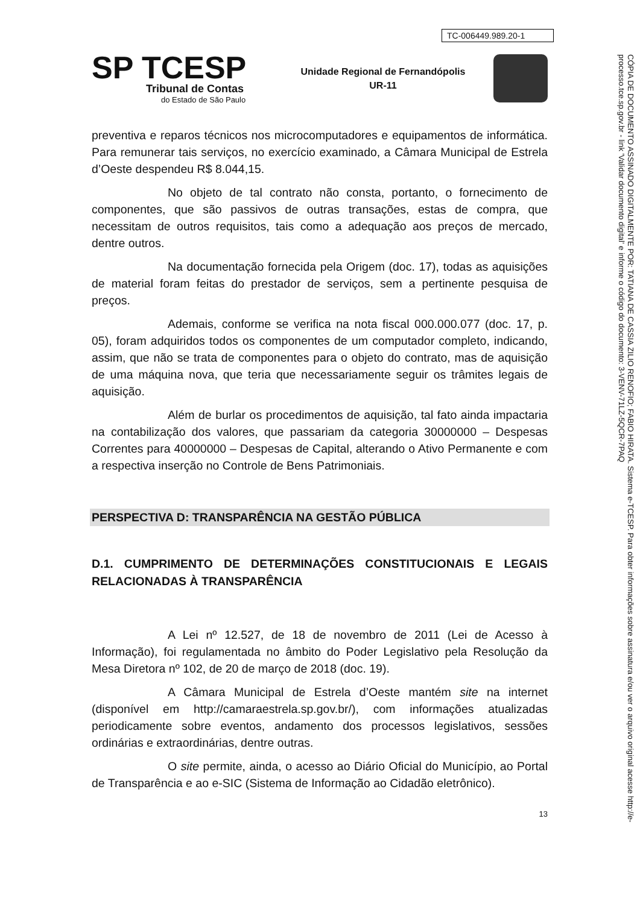TC-006449.989.20-1
SP TCESP
Tribunal de Contas
do Estado de São Paulo
Unidade Regional de Fernandópolis
UR-11
preventiva e reparos técnicos nos microcomputadores e equipamentos de informática. Para remunerar tais serviços, no exercício examinado, a Câmara Municipal de Estrela d’Oeste despendeu R$ 8.044,15.
No objeto de tal contrato não consta, portanto, o fornecimento de componentes, que são passivos de outras transações, estas de compra, que necessitam de outros requisitos, tais como a adequação aos preços de mercado, dentre outros.
Na documentação fornecida pela Origem (doc. 17), todas as aquisições de material foram feitas do prestador de serviços, sem a pertinente pesquisa de preços.
Ademais, conforme se verifica na nota fiscal 000.000.077 (doc. 17, p. 05), foram adquiridos todos os componentes de um computador completo, indicando, assim, que não se trata de componentes para o objeto do contrato, mas de aquisição de uma máquina nova, que teria que necessariamente seguir os trâmites legais de aquisição.
Além de burlar os procedimentos de aquisição, tal fato ainda impactaria na contabilização dos valores, que passariam da categoria 30000000 – Despesas Correntes para 40000000 – Despesas de Capital, alterando o Ativo Permanente e com a respectiva inserção no Controle de Bens Patrimoniais.
PERSPECTIVA D: TRANSPARÊNCIA NA GESTÃO PÚBLICA
D.1. CUMPRIMENTO DE DETERMINAÇÕES CONSTITUCIONAIS E LEGAIS RELACIONADAS À TRANSPARÊNCIA
A Lei nº 12.527, de 18 de novembro de 2011 (Lei de Acesso à Informação), foi regulamentada no âmbito do Poder Legislativo pela Resolução da Mesa Diretora nº 102, de 20 de março de 2018 (doc. 19).
A Câmara Municipal de Estrela d’Oeste mantém site na internet (disponível em http://camaraestrela.sp.gov.br/), com informações atualizadas periodicamente sobre eventos, andamento dos processos legislativos, sessões ordinárias e extraordinárias, dentre outras.
O site permite, ainda, o acesso ao Diário Oficial do Município, ao Portal de Transparência e ao e-SIC (Sistema de Informação ao Cidadão eletrônico).
13
CÓPIA DE DOCUMENTO ASSINADO DIGITALMENTE POR: TATIANA DE CASSIA ZILIO RENOFIO; FABIO HIRATA. Sistema e-TCESP. Para obter informações sobre assinatura e/ou ver o arquivo original acesse http://e-processo.tce.sp.gov.br - link 'Validar documento digital' e informe o código do documento: 3-VENV-71LZ-5QCR-7PAQ